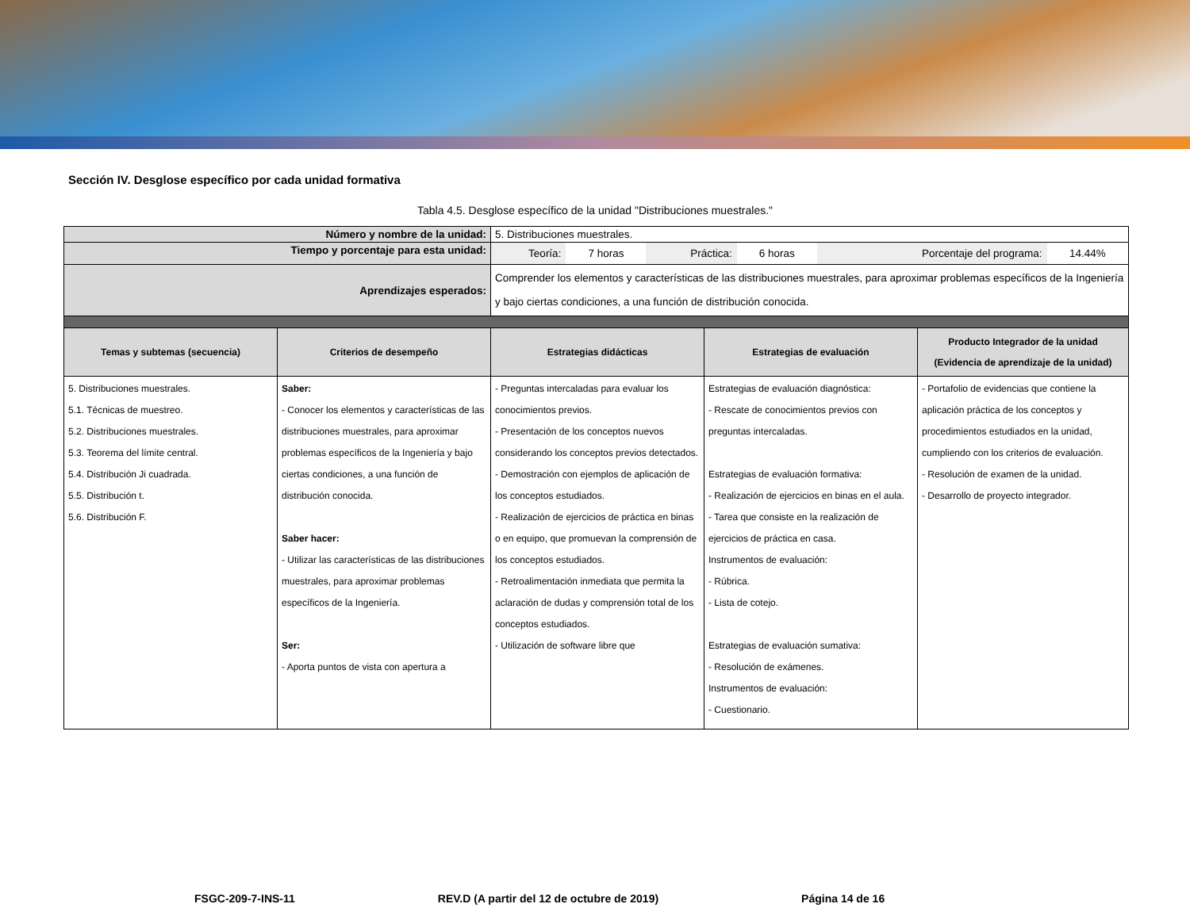Sección IV. Desglose específico por cada unidad formativa
Tabla 4.5. Desglose específico de la unidad "Distribuciones muestrales."
| Número y nombre de la unidad: | | 5. Distribuciones muestrales. | | |
| Tiempo y porcentaje para esta unidad: | | / Teoría: / 7 horas / Práctica: / 6 horas / Porcentaje del programa: / 14.44% / | | |
| Aprendizajes esperados: | | Comprender los elementos y características de las distribuciones muestrales, para aproximar problemas específicos de la Ingeniería y bajo ciertas condiciones, a una función de distribución conocida. | | |
| Temas y subtemas (secuencia) | Criterios de desempeño | Estrategias didácticas | Estrategias de evaluación | Producto Integrador de la unidad (Evidencia de aprendizaje de la unidad) |
| 5. Distribuciones muestrales. 5.1. Técnicas de muestreo. 5.2. Distribuciones muestrales. 5.3. Teorema del límite central. 5.4. Distribución Ji cuadrada. 5.5. Distribución t. 5.6. Distribución F. | Saber: - Conocer los elementos y características de las distribuciones muestrales, para aproximar problemas específicos de la Ingeniería y bajo ciertas condiciones, a una función de distribución conocida. Saber hacer: - Utilizar las características de las distribuciones muestrales, para aproximar problemas específicos de la Ingeniería. Ser: - Aporta puntos de vista con apertura a | - Preguntas intercaladas para evaluar los conocimientos previos. - Presentación de los conceptos nuevos considerando los conceptos previos detectados. - Demostración con ejemplos de aplicación de los conceptos estudiados. - Realización de ejercicios de práctica en binas o en equipo, que promuevan la comprensión de los conceptos estudiados. - Retroalimentación inmediata que permita la aclaración de dudas y comprensión total de los conceptos estudiados. - Utilización de software libre que | Estrategias de evaluación diagnóstica: - Rescate de conocimientos previos con preguntas intercaladas. Estrategias de evaluación formativa: - Realización de ejercicios en binas en el aula. - Tarea que consiste en la realización de ejercicios de práctica en casa. Instrumentos de evaluación: - Rúbrica. - Lista de cotejo. Estrategias de evaluación sumativa: - Resolución de exámenes. Instrumentos de evaluación: - Cuestionario. | - Portafolio de evidencias que contiene la aplicación práctica de los conceptos y procedimientos estudiados en la unidad, cumpliendo con los criterios de evaluación. - Resolución de examen de la unidad. - Desarrollo de proyecto integrador. |
FSGC-209-7-INS-11 REV.D (A partir del 12 de octubre de 2019) Página 14 de 16